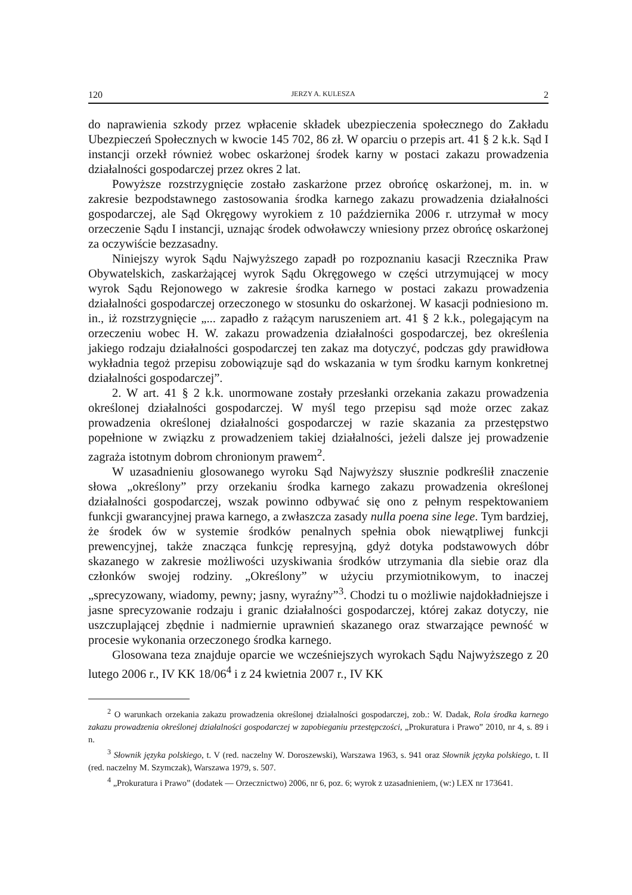120 JERZY A. KULESZA 2
do naprawienia szkody przez wpłacenie składek ubezpieczenia społecznego do Zakładu Ubezpieczeń Społecznych w kwocie 145 702, 86 zł. W oparciu o przepis art. 41 § 2 k.k. Sąd I instancji orzekł również wobec oskarżonej środek karny w postaci zakazu prowadzenia działalności gospodarczej przez okres 2 lat.
Powyższe rozstrzygnięcie zostało zaskarżone przez obrońcę oskarżonej, m. in. w zakresie bezpodstawnego zastosowania środka karnego zakazu prowadzenia działalności gospodarczej, ale Sąd Okręgowy wyrokiem z 10 października 2006 r. utrzymał w mocy orzeczenie Sądu I instancji, uznając środek odwoławczy wniesiony przez obrońcę oskarżonej za oczywiście bezzasadny.
Niniejszy wyrok Sądu Najwyższego zapadł po rozpoznaniu kasacji Rzecznika Praw Obywatelskich, zaskarżającej wyrok Sądu Okręgowego w części utrzymującej w mocy wyrok Sądu Rejonowego w zakresie środka karnego w postaci zakazu prowadzenia działalności gospodarczej orzeczonego w stosunku do oskarżonej. W kasacji podniesiono m. in., iż rozstrzygnięcie „... zapadło z rażącym naruszeniem art. 41 § 2 k.k., polegającym na orzeczeniu wobec H. W. zakazu prowadzenia działalności gospodarczej, bez określenia jakiego rodzaju działalności gospodarczej ten zakaz ma dotyczyć, podczas gdy prawidłowa wykładnia tegoż przepisu zobowiązuje sąd do wskazania w tym środku karnym konkretnej działalności gospodarczej”.
2. W art. 41 § 2 k.k. unormowane zostały przesłanki orzekania zakazu prowadzenia określonej działalności gospodarczej. W myśl tego przepisu sąd może orzec zakaz prowadzenia określonej działalności gospodarczej w razie skazania za przestępstwo popełnione w związku z prowadzeniem takiej działalności, jeżeli dalsze jej prowadzenie zagraża istotnym dobrom chronionym prawem<sup>2</sup>.
W uzasadnieniu glosowanego wyroku Sąd Najwyższy słusznie podkreślił znaczenie słowa „określony” przy orzekaniu środka karnego zakazu prowadzenia określonej działalności gospodarczej, wszak powinno odbywać się ono z pełnym respektowaniem funkcji gwarancyjnej prawa karnego, a zwłaszcza zasady nulla poena sine lege. Tym bardziej, że środek ów w systemie środków penalnych spełnia obok niewątpliwej funkcji prewencyjnej, także znacząca funkcję represyjną, gdyż dotyka podstawowych dóbr skazanego w zakresie możliwości uzyskiwania środków utrzymania dla siebie oraz dla członków swojej rodziny. „Określony” w użyciu przymiotnikowym, to inaczej „sprecyzowany, wiadomy, pewny; jasny, wyraźny”<sup>3</sup>. Chodzi tu o możliwie najdokładniejsze i jasne sprecyzowanie rodzaju i granic działalności gospodarczej, której zakaz dotyczy, nie uszczuplającej zbędnie i nadmiernie uprawnień skazanego oraz stwarzające pewność w procesie wykonania orzeczonego środka karnego.
Glosowana teza znajduje oparcie we wcześniejszych wyrokach Sądu Najwyższego z 20 lutego 2006 r., IV KK 18/06<sup>4</sup> i z 24 kwietnia 2007 r., IV KK
<sup>2</sup> O warunkach orzekania zakazu prowadzenia określonej działalności gospodarczej, zob.: W. Dadak, Rola środka karnego zakazu prowadzenia określonej działalności gospodarczej w zapobieganiu przestępczości, „Prokuratura i Prawo” 2010, nr 4, s. 89 i n.
<sup>3</sup> Słownik języka polskiego, t. V (red. naczelny W. Doroszewski), Warszawa 1963, s. 941 oraz Słownik języka polskiego, t. II (red. naczelny M. Szymczak), Warszawa 1979, s. 507.
<sup>4</sup> „Prokuratura i Prawo” (dodatek — Orzecznictwo) 2006, nr 6, poz. 6; wyrok z uzasadnieniem, (w:) LEX nr 173641.